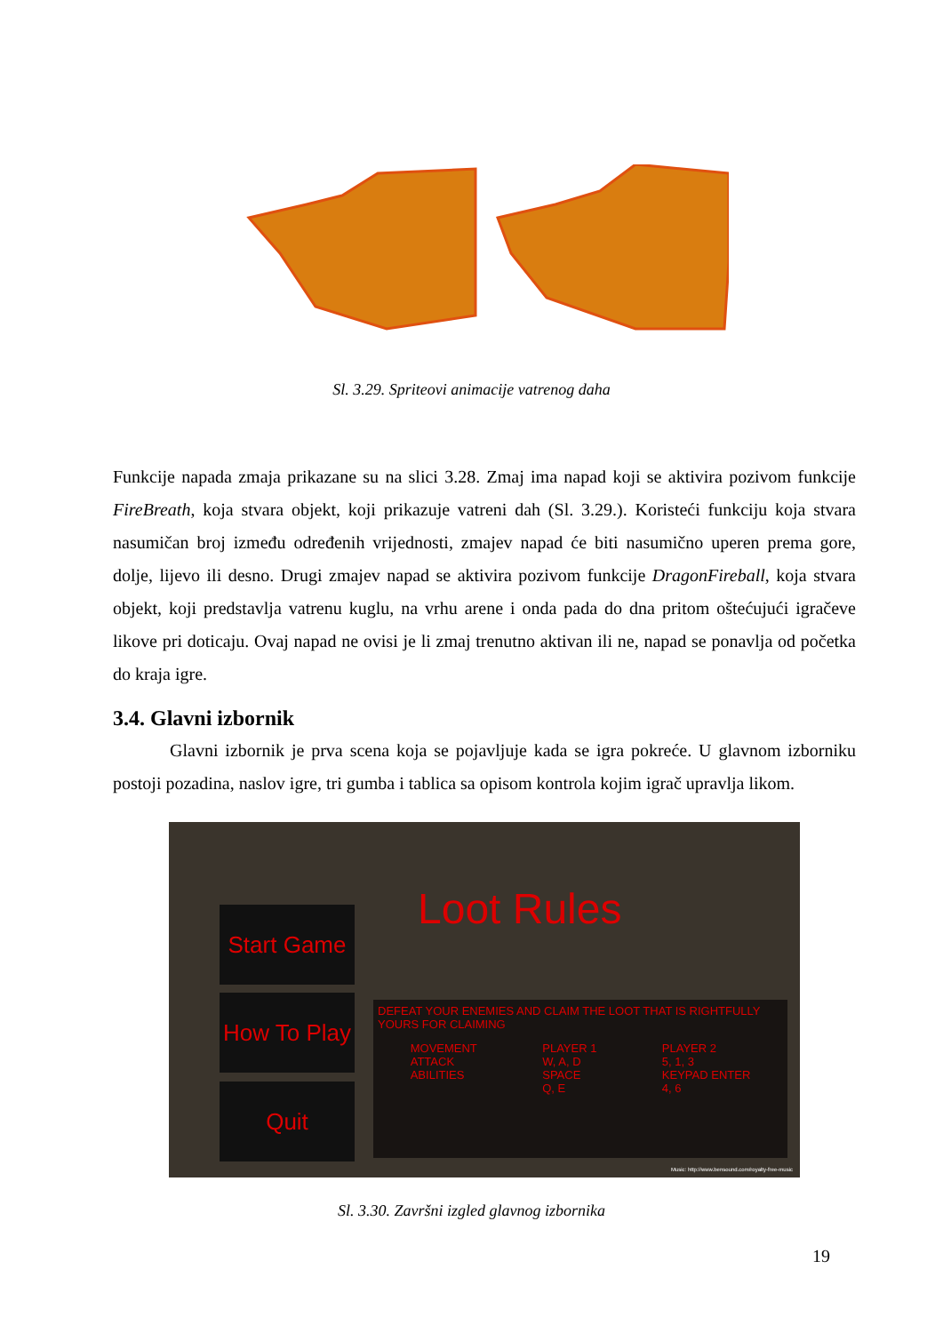Sl. 3.29. Spriteovi animacije vatrenog daha
Funkcije napada zmaja prikazane su na slici 3.28. Zmaj ima napad koji se aktivira pozivom funkcije FireBreath, koja stvara objekt, koji prikazuje vatreni dah (Sl. 3.29.). Koristeći funkciju koja stvara nasumičan broj između određenih vrijednosti, zmajev napad će biti nasumično uperen prema gore, dolje, lijevo ili desno. Drugi zmajev napad se aktivira pozivom funkcije DragonFireball, koja stvara objekt, koji predstavlja vatrenu kuglu, na vrhu arene i onda pada do dna pritom oštećujući igračeve likove pri doticaju. Ovaj napad ne ovisi je li zmaj trenutno aktivan ili ne, napad se ponavlja od početka do kraja igre.
3.4. Glavni izbornik
Glavni izbornik je prva scena koja se pojavljuje kada se igra pokreće. U glavnom izborniku postoji pozadina, naslov igre, tri gumba i tablica sa opisom kontrola kojim igrač upravlja likom.
Loot Rules
Start Game
How To Play
Quit
DEFEAT YOUR ENEMIES AND CLAIM THE LOOT THAT IS RIGHTFULLY YOURS FOR CLAIMING
MOVEMENT
ATTACK
ABILITIES
PLAYER 1
W, A, D
SPACE
Q, E
PLAYER 2
5, 1, 3
KEYPAD ENTER
4, 6
Music: http://www.bensound.com/royalty-free-music
Sl. 3.30. Završni izgled glavnog izbornika
19